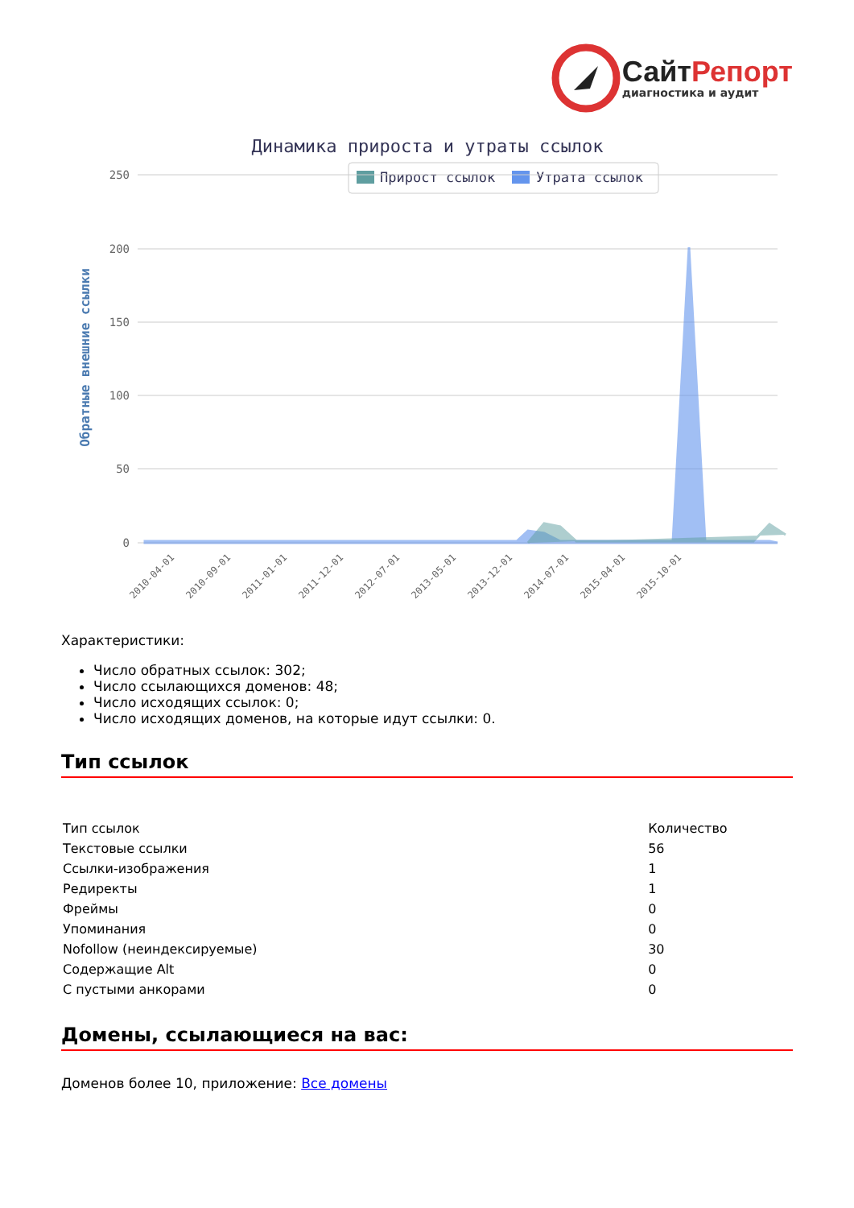СайтРепорт
диагностика и аудит
Динамика прироста и утраты ссылок
Прирост ссылок
Утрата ссылок
250
200
150
100
50
0
Обратные внешние ссылки
2010-04-01
2010-09-01
2011-01-01
2011-12-01
2012-07-01
2013-05-01
2013-12-01
2014-07-01
2015-04-01
2015-10-01
Характеристики:
Число обратных ссылок: 302;
Число ссылающихся доменов: 48;
Число исходящих ссылок: 0;
Число исходящих доменов, на которые идут ссылки: 0.
Тип ссылок
| Тип ссылок | Количество |
| --- | --- |
| Текстовые ссылки | 56 |
| Ссылки-изображения | 1 |
| Редиректы | 1 |
| Фреймы | 0 |
| Упоминания | 0 |
| Nofollow (неиндексируемые) | 30 |
| Содержащие Alt | 0 |
| С пустыми анкорами | 0 |
Домены, ссылающиеся на вас:
Доменов более 10, приложение: Все домены